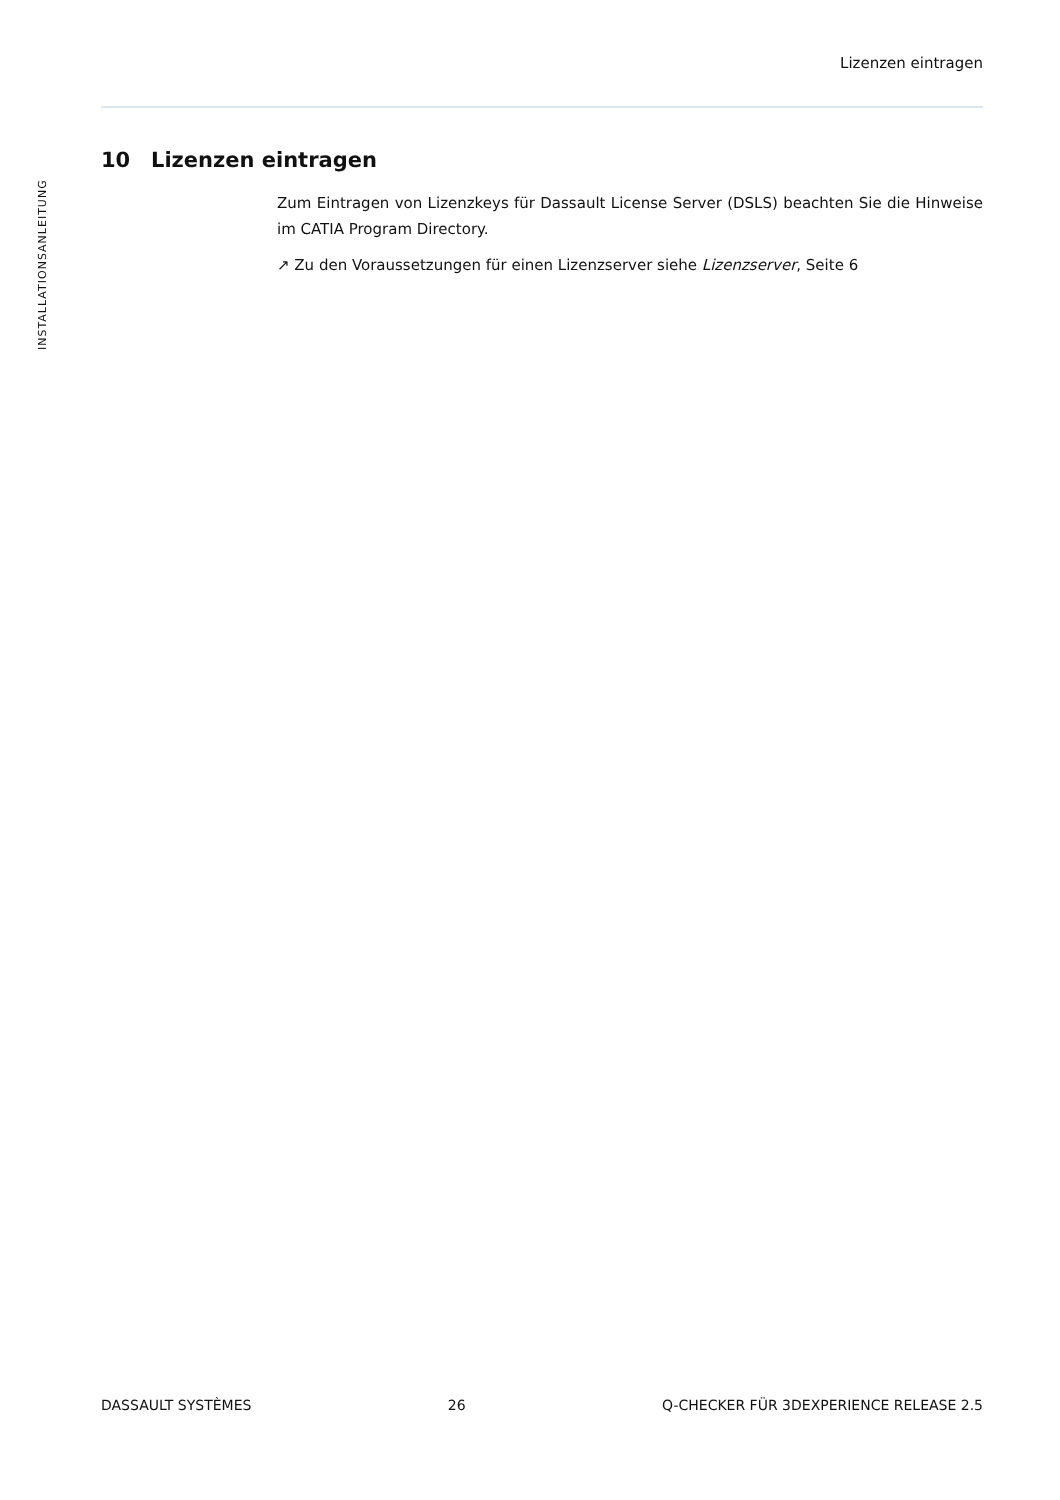Lizenzen eintragen
INSTALLATIONSANLEITUNG
10 Lizenzen eintragen
Zum Eintragen von Lizenzkeys für Dassault License Server (DSLS) beachten Sie die Hinweise im CATIA Program Directory.
↗ Zu den Voraussetzungen für einen Lizenzserver siehe Lizenzserver, Seite 6
DASSAULT SYSTÈMES 26 Q-CHECKER FÜR 3DEXPERIENCE RELEASE 2.5